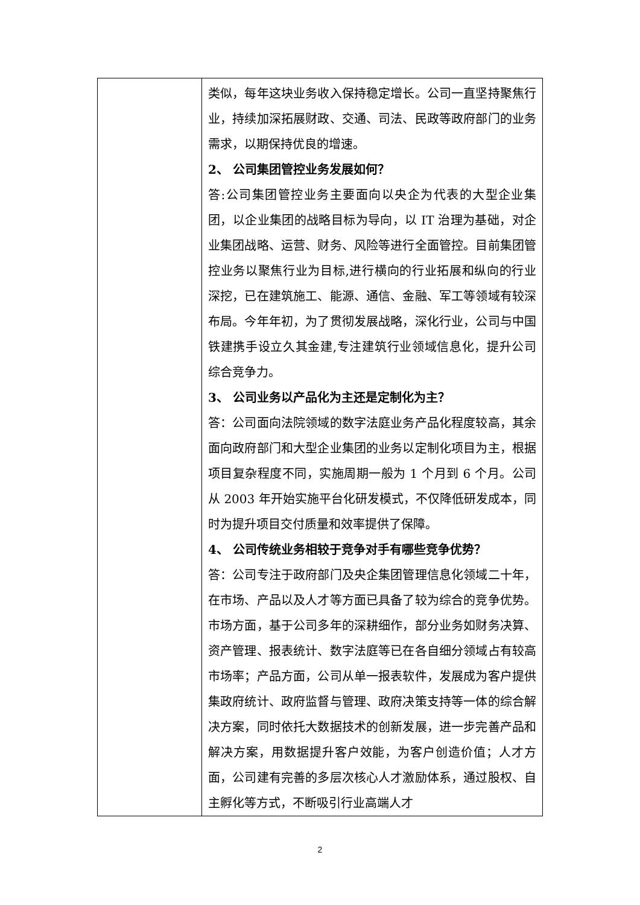| | 类似，每年这块业务收入保持稳定增长。公司一直坚持聚焦行业，持续加深拓展财政、交通、司法、民政等政府部门的业务需求，以期保持优良的增速。 2、 公司集团管控业务发展如何？ 答:公司集团管控业务主要面向以央企为代表的大型企业集团，以企业集团的战略目标为导向，以 IT 治理为基础，对企业集团战略、运营、财务、风险等进行全面管控。目前集团管控业务以聚焦行业为目标,进行横向的行业拓展和纵向的行业深挖，已在建筑施工、能源、通信、金融、军工等领域有较深布局。今年年初，为了贯彻发展战略，深化行业，公司与中国铁建携手设立久其金建,专注建筑行业领域信息化，提升公司综合竞争力。 3、 公司业务以产品化为主还是定制化为主？ 答：公司面向法院领域的数字法庭业务产品化程度较高，其余面向政府部门和大型企业集团的业务以定制化项目为主，根据项目复杂程度不同，实施周期一般为 1 个月到 6 个月。公司从 2003 年开始实施平台化研发模式，不仅降低研发成本，同时为提升项目交付质量和效率提供了保障。 4、 公司传统业务相较于竞争对手有哪些竞争优势？ 答：公司专注于政府部门及央企集团管理信息化领域二十年，在市场、产品以及人才等方面已具备了较为综合的竞争优势。市场方面，基于公司多年的深耕细作，部分业务如财务决算、资产管理、报表统计、数字法庭等已在各自细分领域占有较高市场率；产品方面，公司从单一报表软件，发展成为客户提供集政府统计、政府监督与管理、政府决策支持等一体的综合解决方案，同时依托大数据技术的创新发展，进一步完善产品和解决方案，用数据提升客户效能，为客户创造价值；人才方面，公司建有完善的多层次核心人才激励体系，通过股权、自主孵化等方式，不断吸引行业高端人才 |
2